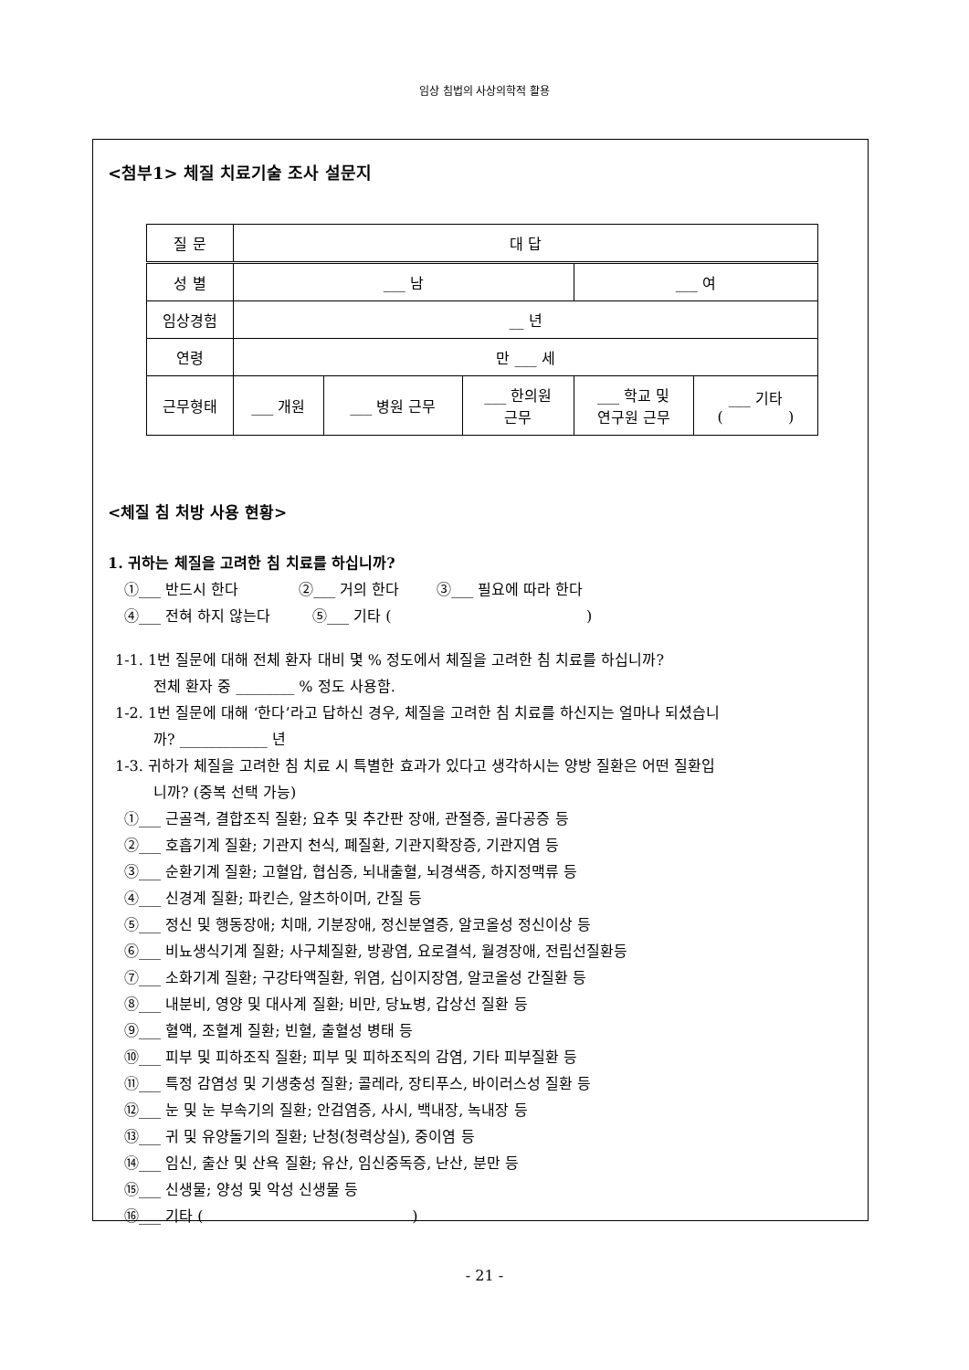임상 침법의 사상의학적 활용
<첨부1> 체질 치료기술 조사 설문지
| 질 문 | 대 답 | | | | |
| 성 별 | ___ 남 | | | ___ 여 | |
| 임상경험 | __ 년 | | | | |
| 연령 | 만 ___ 세 | | | | |
| 근무형태 | ___ 개원 | ___ 병원 근무 | ___ 한의원 근무 | ___ 학교 및 연구원 근무 | ___ 기타 ( ) |
<체질 침 처방 사용 현황>
1. 귀하는 체질을 고려한 침 치료를 하십니까?
①___ 반드시 한다 ②___ 거의 한다 ③___ 필요에 따라 한다
④___ 전혀 하지 않는다 ⑤___ 기타 ( )
1-1. 1번 질문에 대해 전체 환자 대비 몇 % 정도에서 체질을 고려한 침 치료를 하십니까?
전체 환자 중 ________ % 정도 사용함.
1-2. 1번 질문에 대해 ‘한다’라고 답하신 경우, 체질을 고려한 침 치료를 하신지는 얼마나 되셨습니
까? ____________ 년
1-3. 귀하가 체질을 고려한 침 치료 시 특별한 효과가 있다고 생각하시는 양방 질환은 어떤 질환입
니까? (중복 선택 가능)
①___ 근골격, 결합조직 질환; 요추 및 추간판 장애, 관절증, 골다공증 등
②___ 호흡기계 질환; 기관지 천식, 폐질환, 기관지확장증, 기관지염 등
③___ 순환기계 질환; 고혈압, 협심증, 뇌내출혈, 뇌경색증, 하지정맥류 등
④___ 신경계 질환; 파킨슨, 알츠하이머, 간질 등
⑤___ 정신 및 행동장애; 치매, 기분장애, 정신분열증, 알코올성 정신이상 등
⑥___ 비뇨생식기계 질환; 사구체질환, 방광염, 요로결석, 월경장애, 전립선질환등
⑦___ 소화기계 질환; 구강타액질환, 위염, 십이지장염, 알코올성 간질환 등
⑧___ 내분비, 영양 및 대사계 질환; 비만, 당뇨병, 갑상선 질환 등
⑨___ 혈액, 조혈계 질환; 빈혈, 출혈성 병태 등
⑩___ 피부 및 피하조직 질환; 피부 및 피하조직의 감염, 기타 피부질환 등
⑪___ 특정 감염성 및 기생충성 질환; 콜레라, 장티푸스, 바이러스성 질환 등
⑫___ 눈 및 눈 부속기의 질환; 안검염증, 사시, 백내장, 녹내장 등
⑬___ 귀 및 유양돌기의 질환; 난청(청력상실), 중이염 등
⑭___ 임신, 출산 및 산욕 질환; 유산, 임신중독증, 난산, 분만 등
⑮___ 신생물; 양성 및 악성 신생물 등
⑯___ 기타 ( )
- 21 -